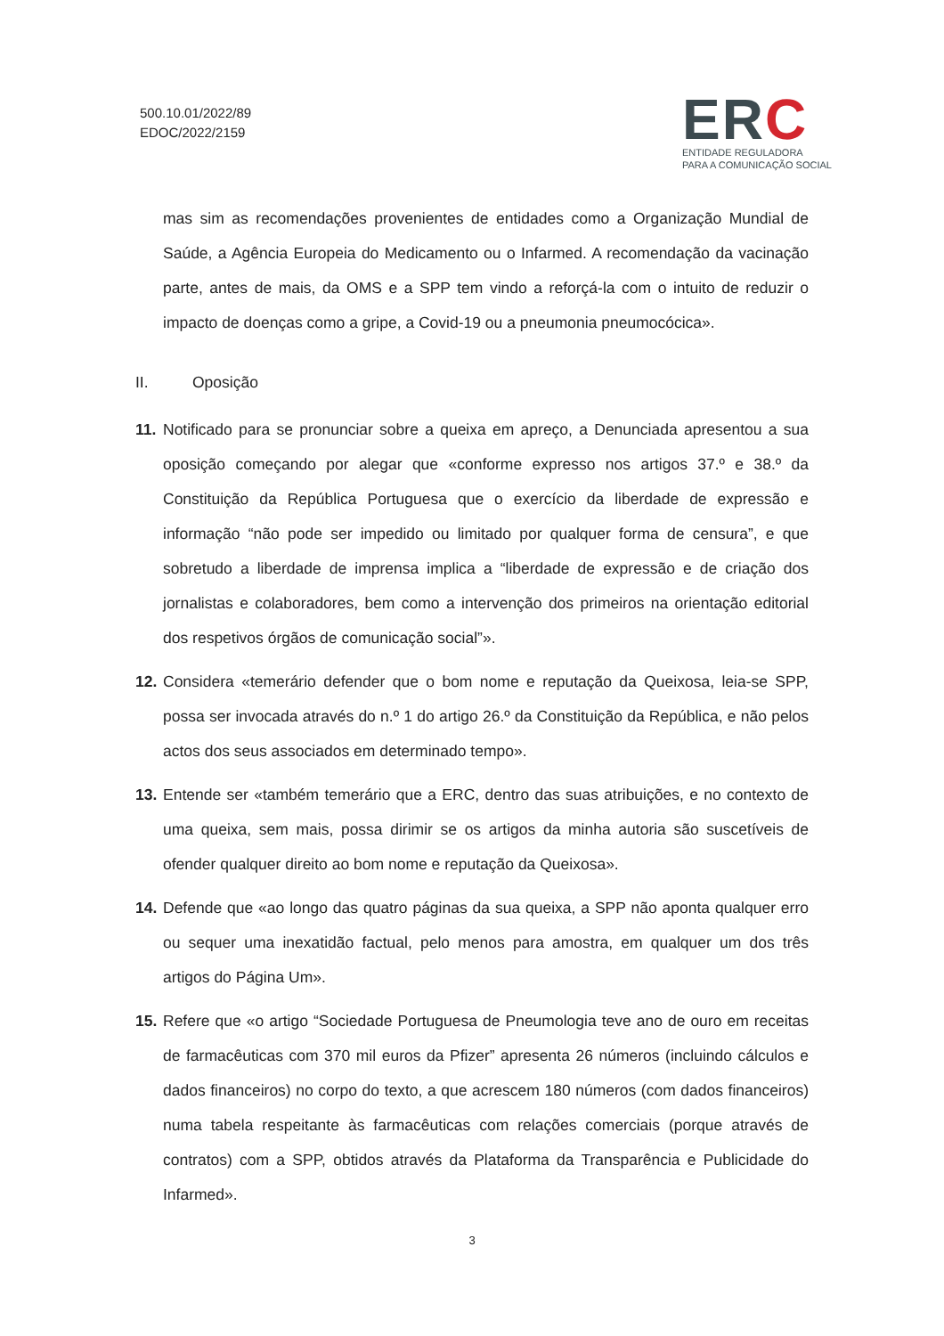500.10.01/2022/89
EDOC/2022/2159
ERC
ENTIDADE REGULADORA
PARA A COMUNICAÇÃO SOCIAL
mas sim as recomendações provenientes de entidades como a Organização Mundial de Saúde, a Agência Europeia do Medicamento ou o Infarmed. A recomendação da vacinação parte, antes de mais, da OMS e a SPP tem vindo a reforçá-la com o intuito de reduzir o impacto de doenças como a gripe, a Covid-19 ou a pneumonia pneumocócica».
II. Oposição
11.
Notificado para se pronunciar sobre a queixa em apreço, a Denunciada apresentou a sua oposição começando por alegar que «conforme expresso nos artigos 37.º e 38.º da Constituição da República Portuguesa que o exercício da liberdade de expressão e informação “não pode ser impedido ou limitado por qualquer forma de censura”, e que sobretudo a liberdade de imprensa implica a “liberdade de expressão e de criação dos jornalistas e colaboradores, bem como a intervenção dos primeiros na orientação editorial dos respetivos órgãos de comunicação social”».
12.
Considera «temerário defender que o bom nome e reputação da Queixosa, leia-se SPP, possa ser invocada através do n.º 1 do artigo 26.º da Constituição da República, e não pelos actos dos seus associados em determinado tempo».
13.
Entende ser «também temerário que a ERC, dentro das suas atribuições, e no contexto de uma queixa, sem mais, possa dirimir se os artigos da minha autoria são suscetíveis de ofender qualquer direito ao bom nome e reputação da Queixosa».
14.
Defende que «ao longo das quatro páginas da sua queixa, a SPP não aponta qualquer erro ou sequer uma inexatidão factual, pelo menos para amostra, em qualquer um dos três artigos do Página Um».
15.
Refere que «o artigo “Sociedade Portuguesa de Pneumologia teve ano de ouro em receitas de farmacêuticas com 370 mil euros da Pfizer” apresenta 26 números (incluindo cálculos e dados financeiros) no corpo do texto, a que acrescem 180 números (com dados financeiros) numa tabela respeitante às farmacêuticas com relações comerciais (porque através de contratos) com a SPP, obtidos através da Plataforma da Transparência e Publicidade do Infarmed».
3